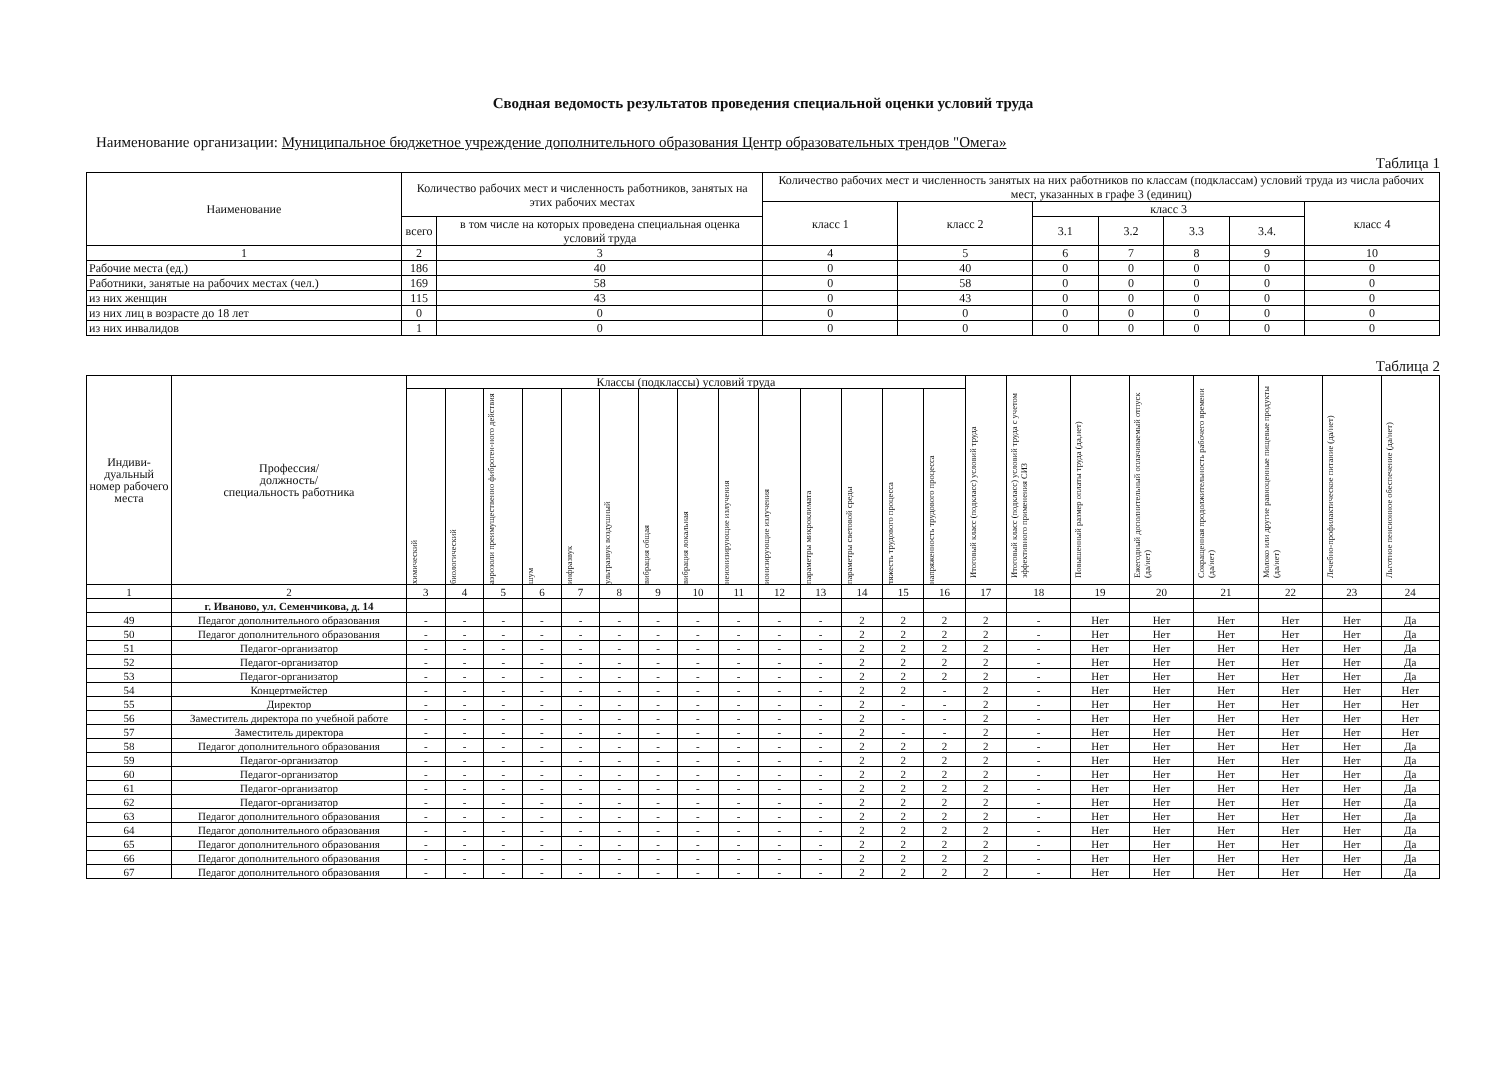Сводная ведомость результатов проведения специальной оценки условий труда
Наименование организации: Муниципальное бюджетное учреждение дополнительного образования Центр образовательных трендов "Омега»
Таблица 1
| Наименование | Количество рабочих мест и численность работников, занятых на этих рабочих местах | | Количество рабочих мест и численность занятых на них работников по классам (подклассам) условий труда из числа рабочих мест, указанных в графе 3 (единиц) | | | | | | |
| --- | --- | --- | --- | --- | --- | --- | --- | --- | --- |
| | | | класс 1 | класс 2 | класс 3 | | | | класс 4 |
| | всего | в том числе на которых проведена специальная оценка условий труда | | | 3.1 | 3.2 | 3.3 | 3.4. | |
| 1 | 2 | 3 | 4 | 5 | 6 | 7 | 8 | 9 | 10 |
| Рабочие места (ед.) | 186 | 40 | 0 | 40 | 0 | 0 | 0 | 0 | 0 |
| Работники, занятые на рабочих местах (чел.) | 169 | 58 | 0 | 58 | 0 | 0 | 0 | 0 | 0 |
| из них женщин | 115 | 43 | 0 | 43 | 0 | 0 | 0 | 0 | 0 |
| из них лиц в возрасте до 18 лет | 0 | 0 | 0 | 0 | 0 | 0 | 0 | 0 | 0 |
| из них инвалидов | 1 | 0 | 0 | 0 | 0 | 0 | 0 | 0 | 0 |
Таблица 2
| Индиви- дуальный номер рабочего места | Профессия/ должность/ специальность работника | Классы (подклассы) условий труда | | | | | | | | | | | | | | Итоговый класс (подкласс) условий труда | Итоговый класс (подкласс) условий труда с учетом эффективного применения СИЗ | Повышенный размер оплаты труда (да,нет) | Ежегодный дополнительный оплачиваемый отпуск (да/нет) | Сокращенная продолжительность рабочего времени (да/нет) | Молоко или другие равноценные пищевые продукты (да/нет) | Лечебно-профилактическое питание (да/нет) | Льготное пенсионное обеспечение (да/нет) |
| --- | --- | --- | --- | --- | --- | --- | --- | --- | --- | --- | --- | --- | --- | --- | --- | --- | --- | --- | --- | --- | --- | --- | --- |
| | | химический | биологический | аэрозоли преимущественно фиброген-ного действия | шум | инфразвук | ультразвук воздушный | вибрация общая | вибрация локальная | неионизирующие излучения | ионизирующие излучения | параметры микроклимата | параметры световой среды | тяжесть трудового процесса | напряженность трудового процесса | | | | | | | | |
| 1 | 2 | 3 | 4 | 5 | 6 | 7 | 8 | 9 | 10 | 11 | 12 | 13 | 14 | 15 | 16 | 17 | 18 | 19 | 20 | 21 | 22 | 23 | 24 |
| | г. Иваново, ул. Семенчикова, д. 14 | | | | | | | | | | | | | | | | | | | | | | |
| 49 | Педагог дополнительного образования | - | - | - | - | - | - | - | - | - | - | - | 2 | 2 | 2 | 2 | - | Нет | Нет | Нет | Нет | Нет | Да |
| 50 | Педагог дополнительного образования | - | - | - | - | - | - | - | - | - | - | - | 2 | 2 | 2 | 2 | - | Нет | Нет | Нет | Нет | Нет | Да |
| 51 | Педагог-организатор | - | - | - | - | - | - | - | - | - | - | - | 2 | 2 | 2 | 2 | - | Нет | Нет | Нет | Нет | Нет | Да |
| 52 | Педагог-организатор | - | - | - | - | - | - | - | - | - | - | - | 2 | 2 | 2 | 2 | - | Нет | Нет | Нет | Нет | Нет | Да |
| 53 | Педагог-организатор | - | - | - | - | - | - | - | - | - | - | - | 2 | 2 | 2 | 2 | - | Нет | Нет | Нет | Нет | Нет | Да |
| 54 | Концертмейстер | - | - | - | - | - | - | - | - | - | - | - | 2 | 2 | - | 2 | - | Нет | Нет | Нет | Нет | Нет | Нет |
| 55 | Директор | - | - | - | - | - | - | - | - | - | - | - | 2 | - | - | 2 | - | Нет | Нет | Нет | Нет | Нет | Нет |
| 56 | Заместитель директора по учебной работе | - | - | - | - | - | - | - | - | - | - | - | 2 | - | - | 2 | - | Нет | Нет | Нет | Нет | Нет | Нет |
| 57 | Заместитель директора | - | - | - | - | - | - | - | - | - | - | - | 2 | - | - | 2 | - | Нет | Нет | Нет | Нет | Нет | Нет |
| 58 | Педагог дополнительного образования | - | - | - | - | - | - | - | - | - | - | - | 2 | 2 | 2 | 2 | - | Нет | Нет | Нет | Нет | Нет | Да |
| 59 | Педагог-организатор | - | - | - | - | - | - | - | - | - | - | - | 2 | 2 | 2 | 2 | - | Нет | Нет | Нет | Нет | Нет | Да |
| 60 | Педагог-организатор | - | - | - | - | - | - | - | - | - | - | - | 2 | 2 | 2 | 2 | - | Нет | Нет | Нет | Нет | Нет | Да |
| 61 | Педагог-организатор | - | - | - | - | - | - | - | - | - | - | - | 2 | 2 | 2 | 2 | - | Нет | Нет | Нет | Нет | Нет | Да |
| 62 | Педагог-организатор | - | - | - | - | - | - | - | - | - | - | - | 2 | 2 | 2 | 2 | - | Нет | Нет | Нет | Нет | Нет | Да |
| 63 | Педагог дополнительного образования | - | - | - | - | - | - | - | - | - | - | - | 2 | 2 | 2 | 2 | - | Нет | Нет | Нет | Нет | Нет | Да |
| 64 | Педагог дополнительного образования | - | - | - | - | - | - | - | - | - | - | - | 2 | 2 | 2 | 2 | - | Нет | Нет | Нет | Нет | Нет | Да |
| 65 | Педагог дополнительного образования | - | - | - | - | - | - | - | - | - | - | - | 2 | 2 | 2 | 2 | - | Нет | Нет | Нет | Нет | Нет | Да |
| 66 | Педагог дополнительного образования | - | - | - | - | - | - | - | - | - | - | - | 2 | 2 | 2 | 2 | - | Нет | Нет | Нет | Нет | Нет | Да |
| 67 | Педагог дополнительного образования | - | - | - | - | - | - | - | - | - | - | - | 2 | 2 | 2 | 2 | - | Нет | Нет | Нет | Нет | Нет | Да |